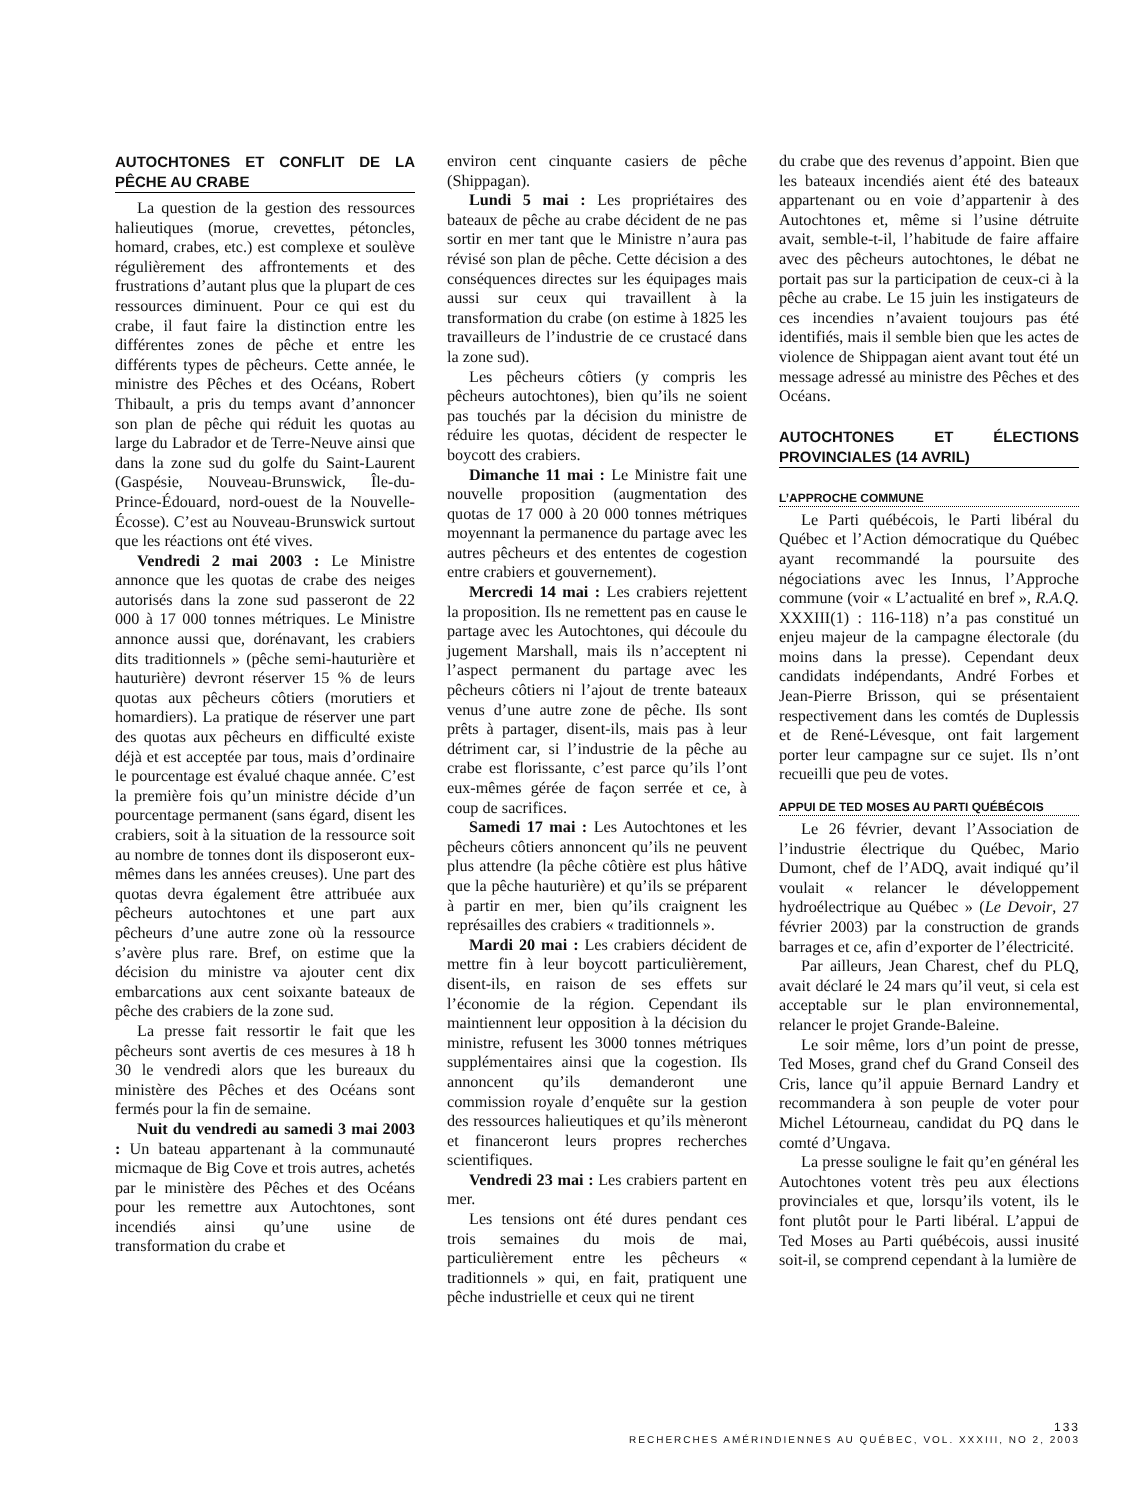AUTOCHTONES ET CONFLIT DE LA PÊCHE AU CRABE
La question de la gestion des ressources halieutiques (morue, crevettes, pétoncles, homard, crabes, etc.) est complexe et soulève régulièrement des affrontements et des frustrations d’autant plus que la plupart de ces ressources diminuent. Pour ce qui est du crabe, il faut faire la distinction entre les différentes zones de pêche et entre les différents types de pêcheurs. Cette année, le ministre des Pêches et des Océans, Robert Thibault, a pris du temps avant d’annoncer son plan de pêche qui réduit les quotas au large du Labrador et de Terre-Neuve ainsi que dans la zone sud du golfe du Saint-Laurent (Gaspésie, Nouveau-Brunswick, Île-du-Prince-Édouard, nord-ouest de la Nouvelle-Écosse). C’est au Nouveau-Brunswick surtout que les réactions ont été vives.
Vendredi 2 mai 2003 : Le Ministre annonce que les quotas de crabe des neiges autorisés dans la zone sud passeront de 22 000 à 17 000 tonnes métriques. Le Ministre annonce aussi que, dorénavant, les crabiers dits traditionnels » (pêche semi-hauturière et hauturière) devront réserver 15 % de leurs quotas aux pêcheurs côtiers (morutiers et homardiers). La pratique de réserver une part des quotas aux pêcheurs en difficulté existe déjà et est acceptée par tous, mais d’ordinaire le pourcentage est évalué chaque année. C’est la première fois qu’un ministre décide d’un pourcentage permanent (sans égard, disent les crabiers, soit à la situation de la ressource soit au nombre de tonnes dont ils disposeront eux-mêmes dans les années creuses). Une part des quotas devra également être attribuée aux pêcheurs autochtones et une part aux pêcheurs d’une autre zone où la ressource s’avère plus rare. Bref, on estime que la décision du ministre va ajouter cent dix embarcations aux cent soixante bateaux de pêche des crabiers de la zone sud.
La presse fait ressortir le fait que les pêcheurs sont avertis de ces mesures à 18 h 30 le vendredi alors que les bureaux du ministère des Pêches et des Océans sont fermés pour la fin de semaine.
Nuit du vendredi au samedi 3 mai 2003 : Un bateau appartenant à la communauté micmaque de Big Cove et trois autres, achetés par le ministère des Pêches et des Océans pour les remettre aux Autochtones, sont incendiés ainsi qu’une usine de transformation du crabe et
environ cent cinquante casiers de pêche (Shippagan).
Lundi 5 mai : Les propriétaires des bateaux de pêche au crabe décident de ne pas sortir en mer tant que le Ministre n’aura pas révisé son plan de pêche. Cette décision a des conséquences directes sur les équipages mais aussi sur ceux qui travaillent à la transformation du crabe (on estime à 1825 les travailleurs de l’industrie de ce crustacé dans la zone sud).
Les pêcheurs côtiers (y compris les pêcheurs autochtones), bien qu’ils ne soient pas touchés par la décision du ministre de réduire les quotas, décident de respecter le boycott des crabiers.
Dimanche 11 mai : Le Ministre fait une nouvelle proposition (augmentation des quotas de 17 000 à 20 000 tonnes métriques moyennant la permanence du partage avec les autres pêcheurs et des ententes de cogestion entre crabiers et gouvernement).
Mercredi 14 mai : Les crabiers rejettent la proposition. Ils ne remettent pas en cause le partage avec les Autochtones, qui découle du jugement Marshall, mais ils n’acceptent ni l’aspect permanent du partage avec les pêcheurs côtiers ni l’ajout de trente bateaux venus d’une autre zone de pêche. Ils sont prêts à partager, disent-ils, mais pas à leur détriment car, si l’industrie de la pêche au crabe est florissante, c’est parce qu’ils l’ont eux-mêmes gérée de façon serrée et ce, à coup de sacrifices.
Samedi 17 mai : Les Autochtones et les pêcheurs côtiers annoncent qu’ils ne peuvent plus attendre (la pêche côtière est plus hâtive que la pêche hauturière) et qu’ils se préparent à partir en mer, bien qu’ils craignent les représailles des crabiers « traditionnels ».
Mardi 20 mai : Les crabiers décident de mettre fin à leur boycott particulièrement, disent-ils, en raison de ses effets sur l’économie de la région. Cependant ils maintiennent leur opposition à la décision du ministre, refusent les 3000 tonnes métriques supplémentaires ainsi que la cogestion. Ils annoncent qu’ils demanderont une commission royale d’enquête sur la gestion des ressources halieutiques et qu’ils mèneront et financeront leurs propres recherches scientifiques.
Vendredi 23 mai : Les crabiers partent en mer.
Les tensions ont été dures pendant ces trois semaines du mois de mai, particulièrement entre les pêcheurs « traditionnels » qui, en fait, pratiquent une pêche industrielle et ceux qui ne tirent
du crabe que des revenus d’appoint. Bien que les bateaux incendiés aient été des bateaux appartenant ou en voie d’appartenir à des Autochtones et, même si l’usine détruite avait, semble-t-il, l’habitude de faire affaire avec des pêcheurs autochtones, le débat ne portait pas sur la participation de ceux-ci à la pêche au crabe. Le 15 juin les instigateurs de ces incendies n’avaient toujours pas été identifiés, mais il semble bien que les actes de violence de Shippagan aient avant tout été un message adressé au ministre des Pêches et des Océans.
AUTOCHTONES ET ÉLECTIONS PROVINCIALES (14 AVRIL)
L’APPROCHE COMMUNE
Le Parti québécois, le Parti libéral du Québec et l’Action démocratique du Québec ayant recommandé la poursuite des négociations avec les Innus, l’Approche commune (voir « L’actualité en bref », R.A.Q. XXXIII(1) : 116-118) n’a pas constitué un enjeu majeur de la campagne électorale (du moins dans la presse). Cependant deux candidats indépendants, André Forbes et Jean-Pierre Brisson, qui se présentaient respectivement dans les comtés de Duplessis et de René-Lévesque, ont fait largement porter leur campagne sur ce sujet. Ils n’ont recueilli que peu de votes.
APPUI DE TED MOSES AU PARTI QUÉBÉCOIS
Le 26 février, devant l’Association de l’industrie électrique du Québec, Mario Dumont, chef de l’ADQ, avait indiqué qu’il voulait « relancer le développement hydroélectrique au Québec » (Le Devoir, 27 février 2003) par la construction de grands barrages et ce, afin d’exporter de l’électricité.
Par ailleurs, Jean Charest, chef du PLQ, avait déclaré le 24 mars qu’il veut, si cela est acceptable sur le plan environnemental, relancer le projet Grande-Baleine.
Le soir même, lors d’un point de presse, Ted Moses, grand chef du Grand Conseil des Cris, lance qu’il appuie Bernard Landry et recommandera à son peuple de voter pour Michel Létourneau, candidat du PQ dans le comté d’Ungava.
La presse souligne le fait qu’en général les Autochtones votent très peu aux élections provinciales et que, lorsqu’ils votent, ils le font plutôt pour le Parti libéral. L’appui de Ted Moses au Parti québécois, aussi inusité soit-il, se comprend cependant à la lumière de
133
RECHERCHES AMÉRINDIENNES AU QUÉBEC, VOL. XXXIII, NO 2, 2003